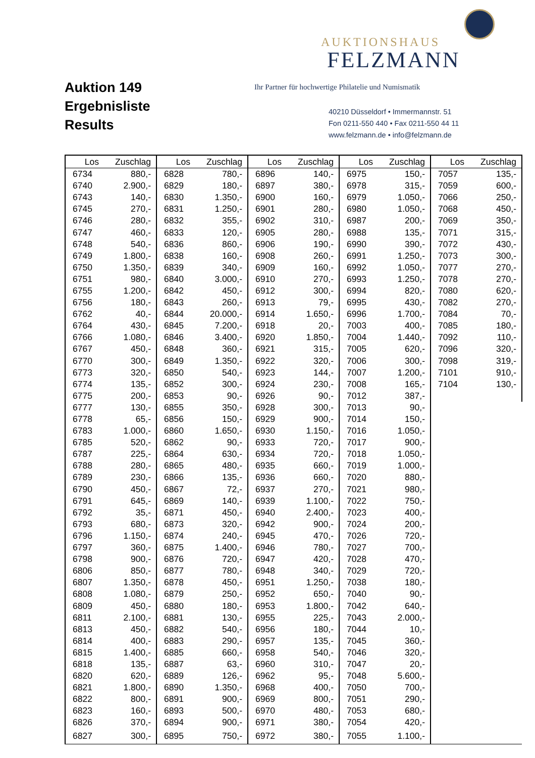Auktion 149
Ergebnisliste
Results
AUKTIONSHAUS
FELZMANN
Ihr Partner für hochwertige Philatelie und Numismatik
40210 Düsseldorf • Immermannstr. 51
Fon 0211-550 440 • Fax 0211-550 44 11
www.felzmann.de • info@felzmann.de
| Los | Zuschlag | Los | Zuschlag | Los | Zuschlag | Los | Zuschlag | Los | Zuschlag |
| --- | --- | --- | --- | --- | --- | --- | --- | --- | --- |
| 6734 | 880,- | 6828 | 780,- | 6896 | 140,- | 6975 | 150,- | 7057 | 135,- |
| 6740 | 2.900,- | 6829 | 180,- | 6897 | 380,- | 6978 | 315,- | 7059 | 600,- |
| 6743 | 140,- | 6830 | 1.350,- | 6900 | 160,- | 6979 | 1.050,- | 7066 | 250,- |
| 6745 | 270,- | 6831 | 1.250,- | 6901 | 280,- | 6980 | 1.050,- | 7068 | 450,- |
| 6746 | 280,- | 6832 | 355,- | 6902 | 310,- | 6987 | 200,- | 7069 | 350,- |
| 6747 | 460,- | 6833 | 120,- | 6905 | 280,- | 6988 | 135,- | 7071 | 315,- |
| 6748 | 540,- | 6836 | 860,- | 6906 | 190,- | 6990 | 390,- | 7072 | 430,- |
| 6749 | 1.800,- | 6838 | 160,- | 6908 | 260,- | 6991 | 1.250,- | 7073 | 300,- |
| 6750 | 1.350,- | 6839 | 340,- | 6909 | 160,- | 6992 | 1.050,- | 7077 | 270,- |
| 6751 | 980,- | 6840 | 3.000,- | 6910 | 270,- | 6993 | 1.250,- | 7078 | 270,- |
| 6755 | 1.200,- | 6842 | 450,- | 6912 | 300,- | 6994 | 820,- | 7080 | 620,- |
| 6756 | 180,- | 6843 | 260,- | 6913 | 79,- | 6995 | 430,- | 7082 | 270,- |
| 6762 | 40,- | 6844 | 20.000,- | 6914 | 1.650,- | 6996 | 1.700,- | 7084 | 70,- |
| 6764 | 430,- | 6845 | 7.200,- | 6918 | 20,- | 7003 | 400,- | 7085 | 180,- |
| 6766 | 1.080,- | 6846 | 3.400,- | 6920 | 1.850,- | 7004 | 1.440,- | 7092 | 110,- |
| 6767 | 450,- | 6848 | 360,- | 6921 | 315,- | 7005 | 620,- | 7096 | 320,- |
| 6770 | 300,- | 6849 | 1.350,- | 6922 | 320,- | 7006 | 300,- | 7098 | 319,- |
| 6773 | 320,- | 6850 | 540,- | 6923 | 144,- | 7007 | 1.200,- | 7101 | 910,- |
| 6774 | 135,- | 6852 | 300,- | 6924 | 230,- | 7008 | 165,- | 7104 | 130,- |
| 6775 | 200,- | 6853 | 90,- | 6926 | 90,- | 7012 | 387,- | | |
| 6777 | 130,- | 6855 | 350,- | 6928 | 300,- | 7013 | 90,- | | |
| 6778 | 65,- | 6856 | 150,- | 6929 | 900,- | 7014 | 150,- | | |
| 6783 | 1.000,- | 6860 | 1.650,- | 6930 | 1.150,- | 7016 | 1.050,- | | |
| 6785 | 520,- | 6862 | 90,- | 6933 | 720,- | 7017 | 900,- | | |
| 6787 | 225,- | 6864 | 630,- | 6934 | 720,- | 7018 | 1.050,- | | |
| 6788 | 280,- | 6865 | 480,- | 6935 | 660,- | 7019 | 1.000,- | | |
| 6789 | 230,- | 6866 | 135,- | 6936 | 660,- | 7020 | 880,- | | |
| 6790 | 450,- | 6867 | 72,- | 6937 | 270,- | 7021 | 980,- | | |
| 6791 | 645,- | 6869 | 140,- | 6939 | 1.100,- | 7022 | 750,- | | |
| 6792 | 35,- | 6871 | 450,- | 6940 | 2.400,- | 7023 | 400,- | | |
| 6793 | 680,- | 6873 | 320,- | 6942 | 900,- | 7024 | 200,- | | |
| 6796 | 1.150,- | 6874 | 240,- | 6945 | 470,- | 7026 | 720,- | | |
| 6797 | 360,- | 6875 | 1.400,- | 6946 | 780,- | 7027 | 700,- | | |
| 6798 | 900,- | 6876 | 720,- | 6947 | 420,- | 7028 | 470,- | | |
| 6806 | 850,- | 6877 | 780,- | 6948 | 340,- | 7029 | 720,- | | |
| 6807 | 1.350,- | 6878 | 450,- | 6951 | 1.250,- | 7038 | 180,- | | |
| 6808 | 1.080,- | 6879 | 250,- | 6952 | 650,- | 7040 | 90,- | | |
| 6809 | 450,- | 6880 | 180,- | 6953 | 1.800,- | 7042 | 640,- | | |
| 6811 | 2.100,- | 6881 | 130,- | 6955 | 225,- | 7043 | 2.000,- | | |
| 6813 | 450,- | 6882 | 540,- | 6956 | 180,- | 7044 | 10,- | | |
| 6814 | 400,- | 6883 | 290,- | 6957 | 135,- | 7045 | 360,- | | |
| 6815 | 1.400,- | 6885 | 660,- | 6958 | 540,- | 7046 | 320,- | | |
| 6818 | 135,- | 6887 | 63,- | 6960 | 310,- | 7047 | 20,- | | |
| 6820 | 620,- | 6889 | 126,- | 6962 | 95,- | 7048 | 5.600,- | | |
| 6821 | 1.800,- | 6890 | 1.350,- | 6968 | 400,- | 7050 | 700,- | | |
| 6822 | 800,- | 6891 | 900,- | 6969 | 800,- | 7051 | 290,- | | |
| 6823 | 160,- | 6893 | 500,- | 6970 | 480,- | 7053 | 680,- | | |
| 6826 | 370,- | 6894 | 900,- | 6971 | 380,- | 7054 | 420,- | | |
| 6827 | 300,- | 6895 | 750,- | 6972 | 380,- | 7055 | 1.100,- | | |